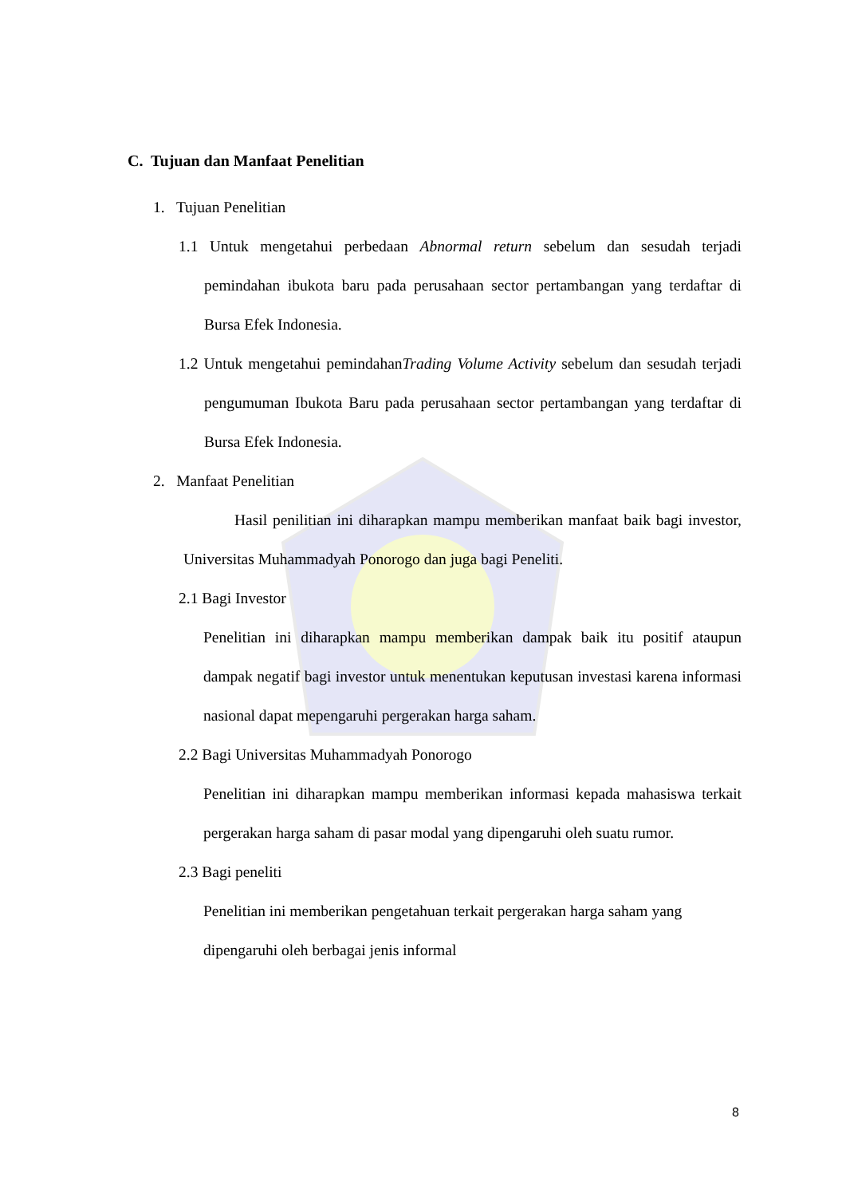C. Tujuan dan Manfaat Penelitian
1. Tujuan Penelitian
1.1 Untuk mengetahui perbedaan Abnormal return sebelum dan sesudah terjadi pemindahan ibukota baru pada perusahaan sector pertambangan yang terdaftar di Bursa Efek Indonesia.
1.2 Untuk mengetahui pemindahanTrading Volume Activity sebelum dan sesudah terjadi pengumuman Ibukota Baru pada perusahaan sector pertambangan yang terdaftar di Bursa Efek Indonesia.
2. Manfaat Penelitian
Hasil penilitian ini diharapkan mampu memberikan manfaat baik bagi investor, Universitas Muhammadyah Ponorogo dan juga bagi Peneliti.
2.1 Bagi Investor
Penelitian ini diharapkan mampu memberikan dampak baik itu positif ataupun dampak negatif bagi investor untuk menentukan keputusan investasi karena informasi nasional dapat mepengaruhi pergerakan harga saham.
2.2 Bagi Universitas Muhammadyah Ponorogo
Penelitian ini diharapkan mampu memberikan informasi kepada mahasiswa terkait pergerakan harga saham di pasar modal yang dipengaruhi oleh suatu rumor.
2.3 Bagi peneliti
Penelitian ini memberikan pengetahuan terkait pergerakan harga saham yang dipengaruhi oleh berbagai jenis informal
8